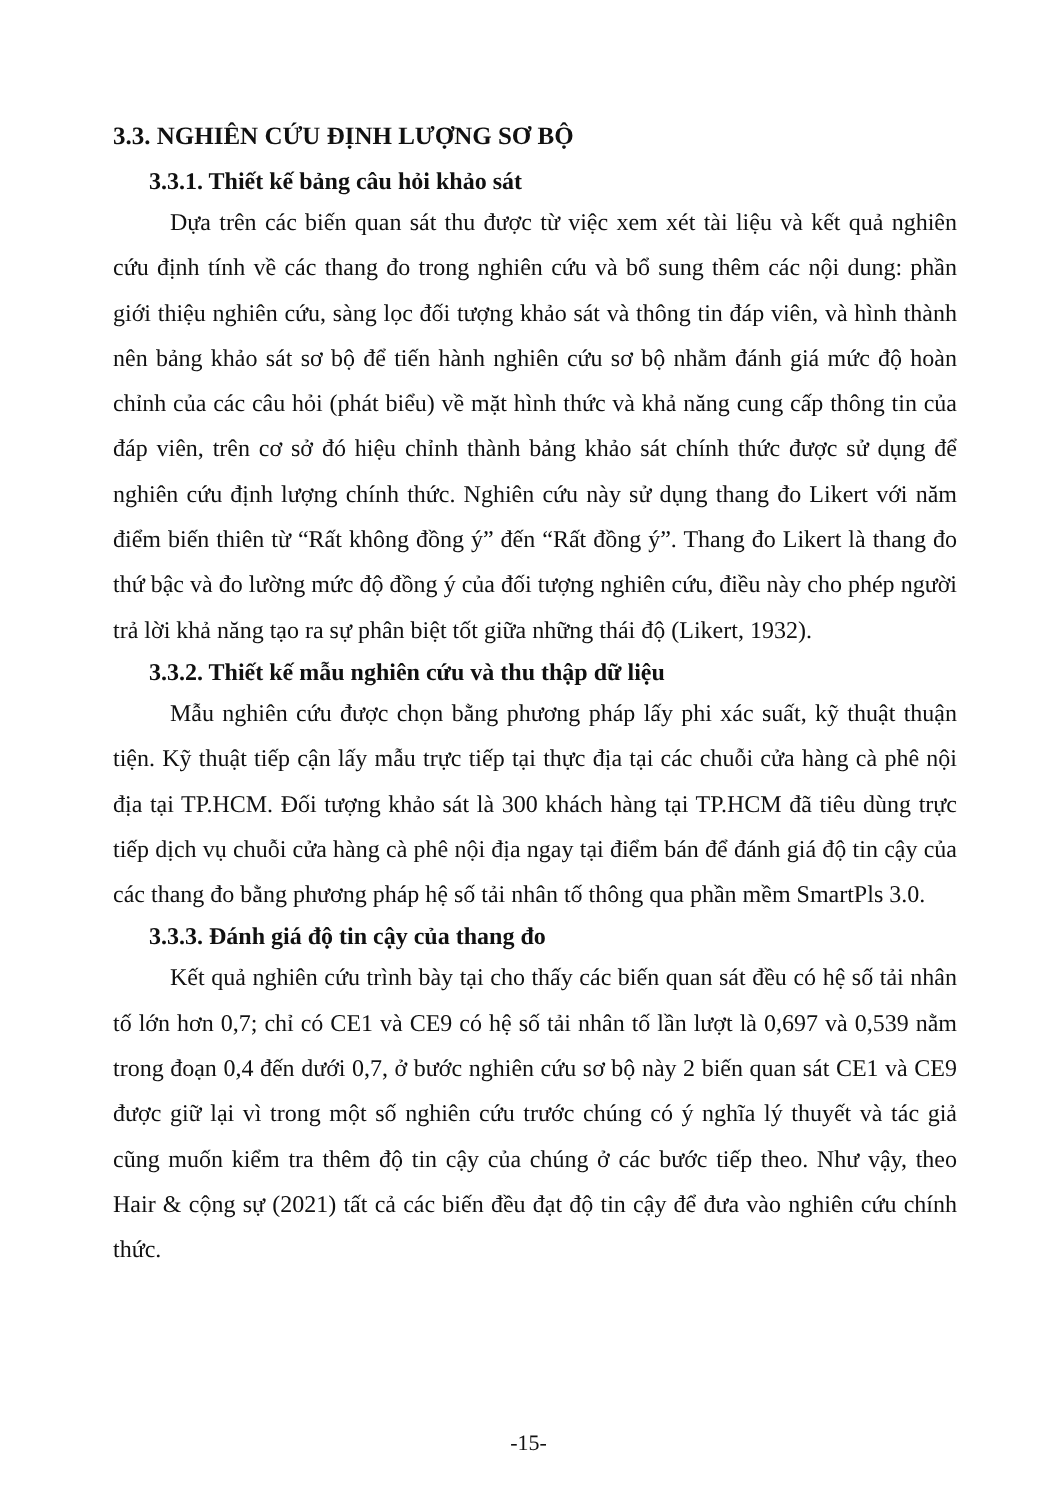3.3. NGHIÊN CỨU ĐỊNH LƯỢNG SƠ BỘ
3.3.1. Thiết kế bảng câu hỏi khảo sát
Dựa trên các biến quan sát thu được từ việc xem xét tài liệu và kết quả nghiên cứu định tính về các thang đo trong nghiên cứu và bổ sung thêm các nội dung: phần giới thiệu nghiên cứu, sàng lọc đối tượng khảo sát và thông tin đáp viên, và hình thành nên bảng khảo sát sơ bộ để tiến hành nghiên cứu sơ bộ nhằm đánh giá mức độ hoàn chỉnh của các câu hỏi (phát biểu) về mặt hình thức và khả năng cung cấp thông tin của đáp viên, trên cơ sở đó hiệu chỉnh thành bảng khảo sát chính thức được sử dụng để nghiên cứu định lượng chính thức. Nghiên cứu này sử dụng thang đo Likert với năm điểm biến thiên từ “Rất không đồng ý” đến “Rất đồng ý”. Thang đo Likert là thang đo thứ bậc và đo lường mức độ đồng ý của đối tượng nghiên cứu, điều này cho phép người trả lời khả năng tạo ra sự phân biệt tốt giữa những thái độ (Likert, 1932).
3.3.2. Thiết kế mẫu nghiên cứu và thu thập dữ liệu
Mẫu nghiên cứu được chọn bằng phương pháp lấy phi xác suất, kỹ thuật thuận tiện. Kỹ thuật tiếp cận lấy mẫu trực tiếp tại thực địa tại các chuỗi cửa hàng cà phê nội địa tại TP.HCM. Đối tượng khảo sát là 300 khách hàng tại TP.HCM đã tiêu dùng trực tiếp dịch vụ chuỗi cửa hàng cà phê nội địa ngay tại điểm bán để đánh giá độ tin cậy của các thang đo bằng phương pháp hệ số tải nhân tố thông qua phần mềm SmartPls 3.0.
3.3.3. Đánh giá độ tin cậy của thang đo
Kết quả nghiên cứu trình bày tại cho thấy các biến quan sát đều có hệ số tải nhân tố lớn hơn 0,7; chỉ có CE1 và CE9 có hệ số tải nhân tố lần lượt là 0,697 và 0,539 nằm trong đoạn 0,4 đến dưới 0,7, ở bước nghiên cứu sơ bộ này 2 biến quan sát CE1 và CE9 được giữ lại vì trong một số nghiên cứu trước chúng có ý nghĩa lý thuyết và tác giả cũng muốn kiểm tra thêm độ tin cậy của chúng ở các bước tiếp theo. Như vậy, theo Hair & cộng sự (2021) tất cả các biến đều đạt độ tin cậy để đưa vào nghiên cứu chính thức.
-15-